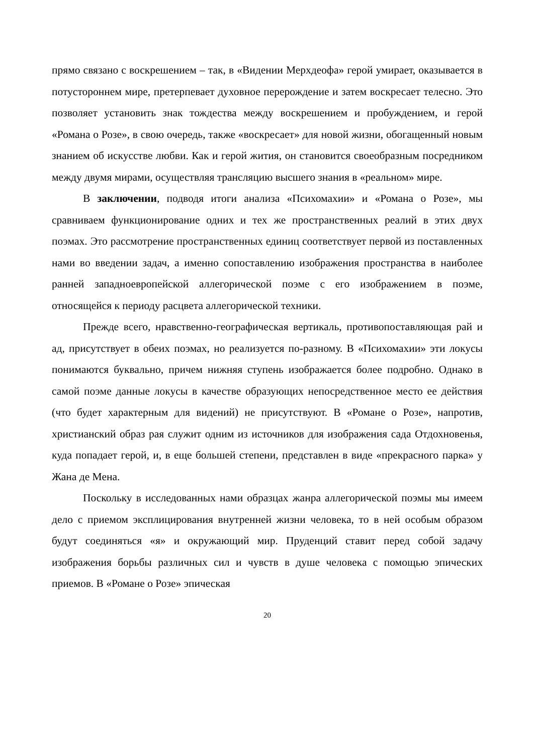прямо связано с воскрешением – так, в «Видении Мерхдеофа» герой умирает, оказывается в потустороннем мире, претерпевает духовное перерождение и затем воскресает телесно. Это позволяет установить знак тождества между воскрешением и пробуждением, и герой «Романа о Розе», в свою очередь, также «воскресает» для новой жизни, обогащенный новым знанием об искусстве любви. Как и герой жития, он становится своеобразным посредником между двумя мирами, осуществляя трансляцию высшего знания в «реальном» мире.
В заключении, подводя итоги анализа «Психомахии» и «Романа о Розе», мы сравниваем функционирование одних и тех же пространственных реалий в этих двух поэмах. Это рассмотрение пространственных единиц соответствует первой из поставленных нами во введении задач, а именно сопоставлению изображения пространства в наиболее ранней западноевропейской аллегорической поэме с его изображением в поэме, относящейся к периоду расцвета аллегорической техники.
Прежде всего, нравственно-географическая вертикаль, противопоставляющая рай и ад, присутствует в обеих поэмах, но реализуется по-разному. В «Психомахии» эти локусы понимаются буквально, причем нижняя ступень изображается более подробно. Однако в самой поэме данные локусы в качестве образующих непосредственное место ее действия (что будет характерным для видений) не присутствуют. В «Романе о Розе», напротив, христианский образ рая служит одним из источников для изображения сада Отдохновенья, куда попадает герой, и, в еще большей степени, представлен в виде «прекрасного парка» у Жана де Мена.
Поскольку в исследованных нами образцах жанра аллегорической поэмы мы имеем дело с приемом эксплицирования внутренней жизни человека, то в ней особым образом будут соединяться «я» и окружающий мир. Пруденций ставит перед собой задачу изображения борьбы различных сил и чувств в душе человека с помощью эпических приемов. В «Романе о Розе» эпическая
20